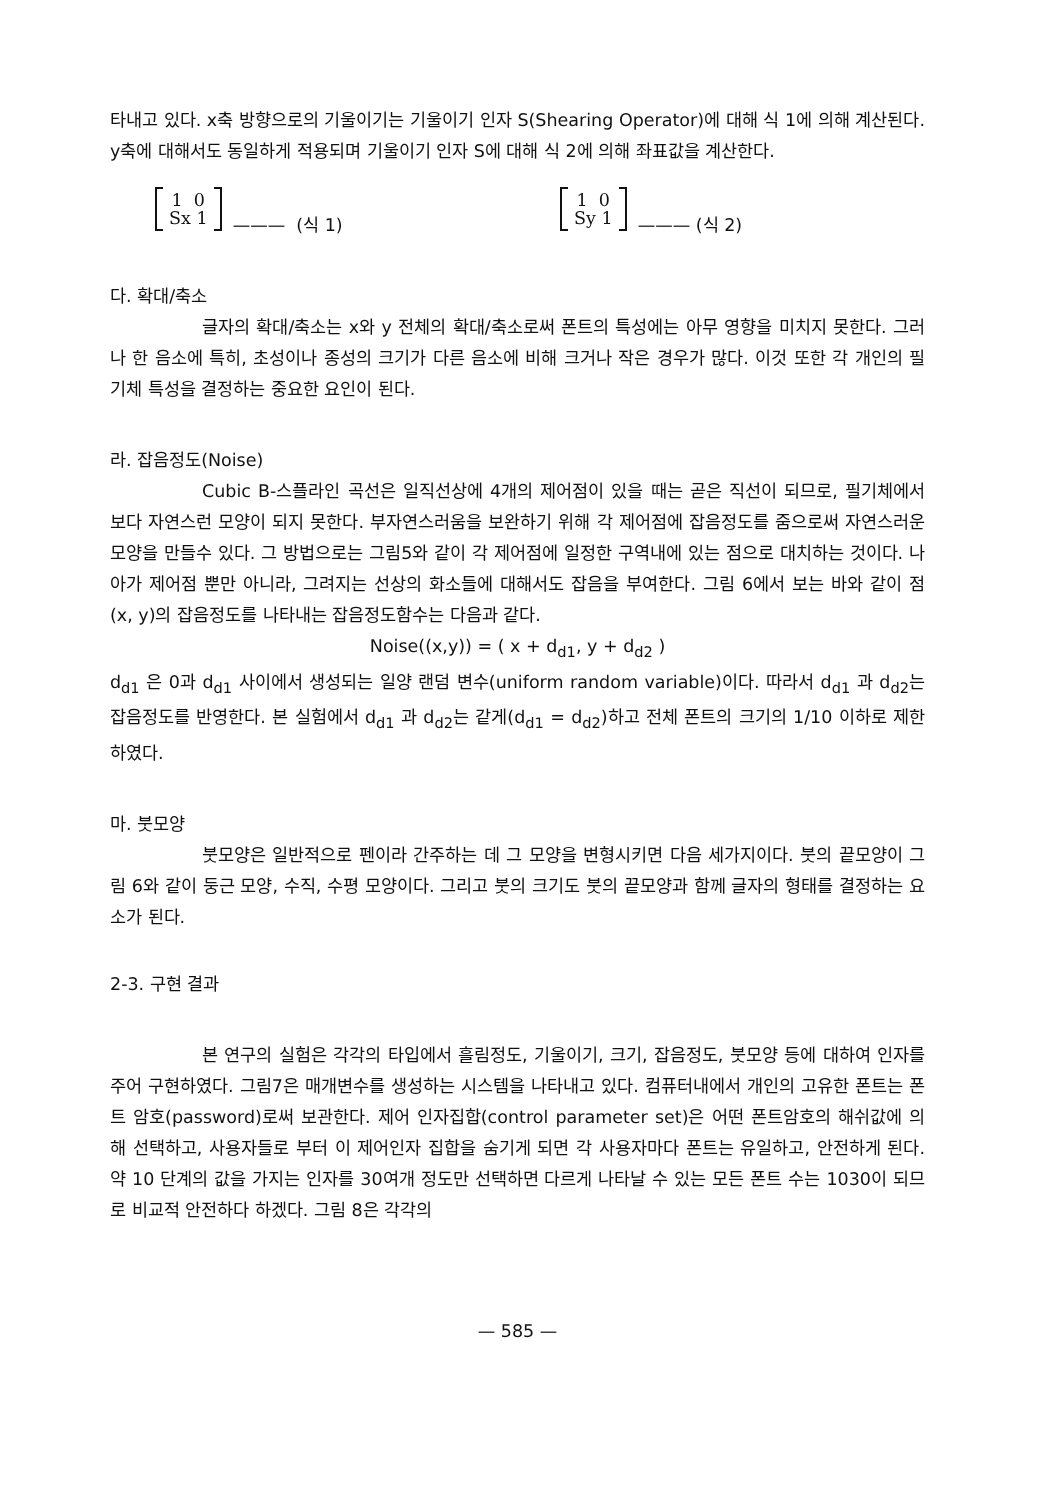타내고 있다. x축 방향으로의 기울이기는 기울이기 인자 S(Shearing Operator)에 대해 식 1에 의해 계산된다. y축에 대해서도 동일하게 적용되며 기울이기 인자 S에 대해 식 2에 의해 좌표값을 계산한다.
1 0
Sx 1 ——— (식 1)
1 0
Sy 1 ——— (식 2)
다. 확대/축소
글자의 확대/축소는 x와 y 전체의 확대/축소로써 폰트의 특성에는 아무 영향을 미치지 못한다. 그러나 한 음소에 특히, 초성이나 종성의 크기가 다른 음소에 비해 크거나 작은 경우가 많다. 이것 또한 각 개인의 필기체 특성을 결정하는 중요한 요인이 된다.
라. 잡음정도(Noise)
Cubic B-스플라인 곡선은 일직선상에 4개의 제어점이 있을 때는 곧은 직선이 되므로, 필기체에서 보다 자연스런 모양이 되지 못한다. 부자연스러움을 보완하기 위해 각 제어점에 잡음정도를 줌으로써 자연스러운 모양을 만들수 있다. 그 방법으로는 그림5와 같이 각 제어점에 일정한 구역내에 있는 점으로 대치하는 것이다. 나아가 제어점 뿐만 아니라, 그려지는 선상의 화소들에 대해서도 잡음을 부여한다. 그림 6에서 보는 바와 같이 점 (x, y)의 잡음정도를 나타내는 잡음정도함수는 다음과 같다.
Noise((x,y)) = ( x + d<sub>d1</sub>, y + d<sub>d2</sub> )
d<sub>d1</sub> 은 0과 d<sub>d1</sub> 사이에서 생성되는 일양 랜덤 변수(uniform random variable)이다. 따라서 d<sub>d1</sub> 과 d<sub>d2</sub>는 잡음정도를 반영한다. 본 실험에서 d<sub>d1</sub> 과 d<sub>d2</sub>는 같게(d<sub>d1</sub> = d<sub>d2</sub>)하고 전체 폰트의 크기의 1/10 이하로 제한하였다.
마. 붓모양
붓모양은 일반적으로 펜이라 간주하는 데 그 모양을 변형시키면 다음 세가지이다. 붓의 끝모양이 그림 6와 같이 둥근 모양, 수직, 수평 모양이다. 그리고 붓의 크기도 붓의 끝모양과 함께 글자의 형태를 결정하는 요소가 된다.
2-3. 구현 결과
본 연구의 실험은 각각의 타입에서 흘림정도, 기울이기, 크기, 잡음정도, 붓모양 등에 대하여 인자를 주어 구현하였다. 그림7은 매개변수를 생성하는 시스템을 나타내고 있다. 컴퓨터내에서 개인의 고유한 폰트는 폰트 암호(password)로써 보관한다. 제어 인자집합(control parameter set)은 어떤 폰트암호의 해쉬값에 의해 선택하고, 사용자들로 부터 이 제어인자 집합을 숨기게 되면 각 사용자마다 폰트는 유일하고, 안전하게 된다. 약 10 단계의 값을 가지는 인자를 30여개 정도만 선택하면 다르게 나타날 수 있는 모든 폰트 수는 1030이 되므로 비교적 안전하다 하겠다. 그림 8은 각각의
— 585 —